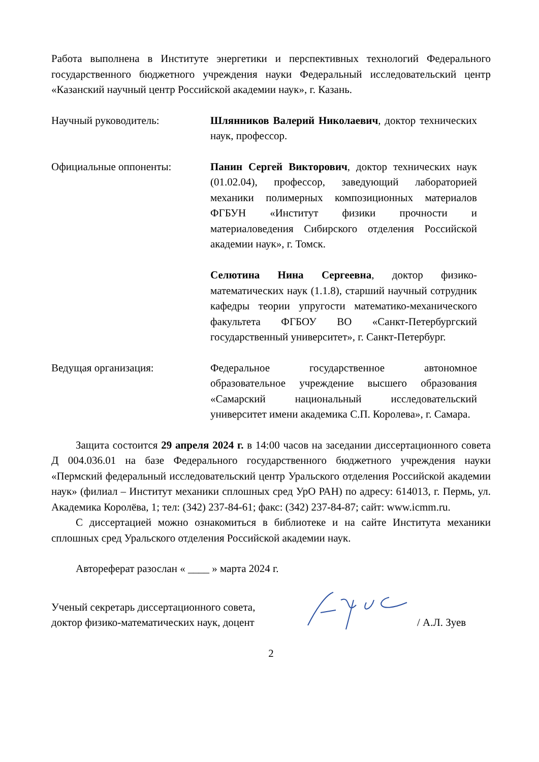Работа выполнена в Институте энергетики и перспективных технологий Федерального государственного бюджетного учреждения науки Федеральный исследовательский центр «Казанский научный центр Российской академии наук», г. Казань.
Научный руководитель: Шлянников Валерий Николаевич, доктор технических наук, профессор.
Официальные оппоненты: Панин Сергей Викторович, доктор технических наук (01.02.04), профессор, заведующий лабораторией механики полимерных композиционных материалов ФГБУН «Институт физики прочности и материаловедения Сибирского отделения Российской академии наук», г. Томск.
Селютина Нина Сергеевна, доктор физико-математических наук (1.1.8), старший научный сотрудник кафедры теории упругости математико-механического факультета ФГБОУ ВО «Санкт-Петербургский государственный университет», г. Санкт-Петербург.
Ведущая организация: Федеральное государственное автономное образовательное учреждение высшего образования «Самарский национальный исследовательский университет имени академика С.П. Королева», г. Самара.
Защита состоится 29 апреля 2024 г. в 14:00 часов на заседании диссертационного совета Д 004.036.01 на базе Федерального государственного бюджетного учреждения науки «Пермский федеральный исследовательский центр Уральского отделения Российской академии наук» (филиал – Институт механики сплошных сред УрО РАН) по адресу: 614013, г. Пермь, ул. Академика Королёва, 1; тел: (342) 237-84-61; факс: (342) 237-84-87; сайт: www.icmm.ru.
С диссертацией можно ознакомиться в библиотеке и на сайте Института механики сплошных сред Уральского отделения Российской академии наук.
Автореферат разослан « ____ » марта 2024 г.
Ученый секретарь диссертационного совета,
доктор физико-математических наук, доцент
/ А.Л. Зуев
2